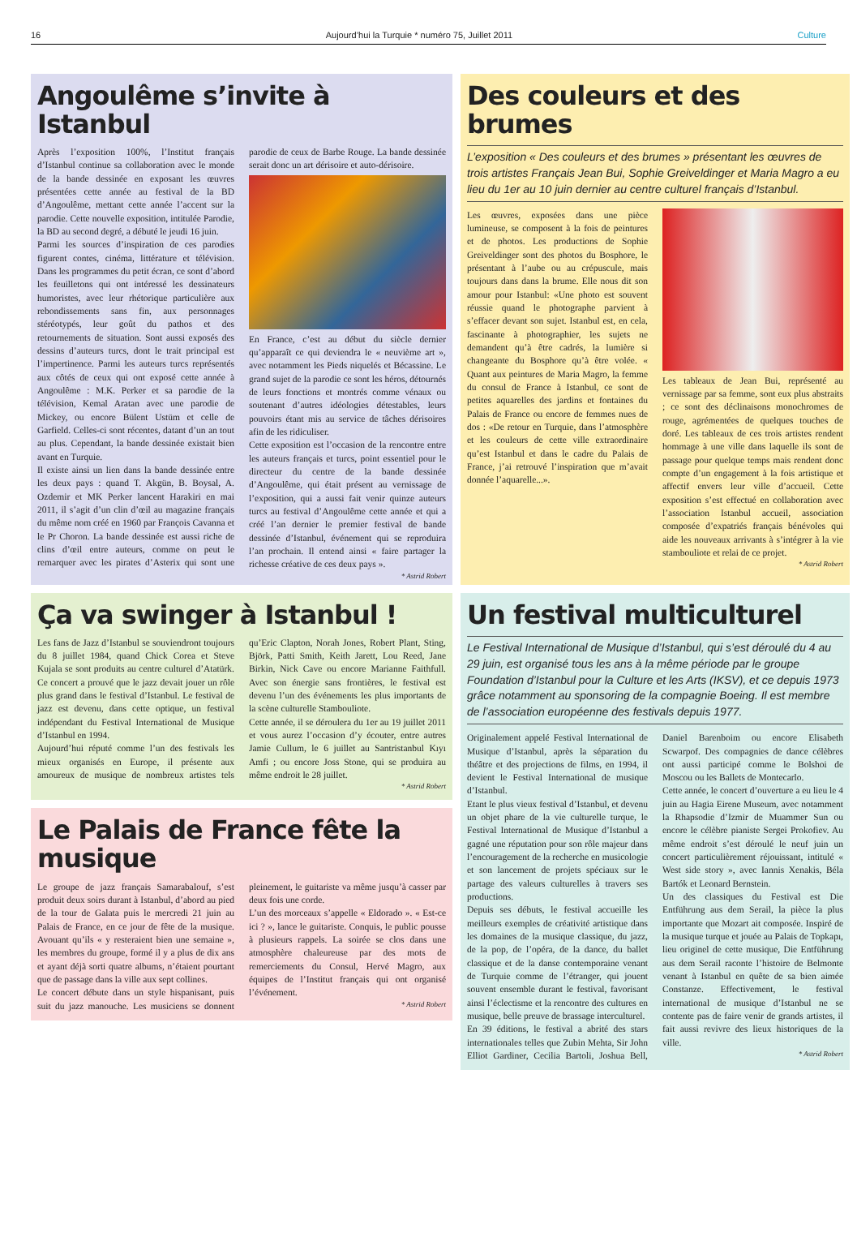16 Aujourd’hui la Turquie * numéro 75, Juillet 2011 Culture
Angoulême s’invite à Istanbul
Après l’exposition 100%, l’Institut français d’Istanbul continue sa collaboration avec le monde de la bande dessinée en exposant les œuvres présentées cette année au festival de la BD d’Angoulême, mettant cette année l’accent sur la parodie. Cette nouvelle exposition, intitulée Parodie, la BD au second degré, a débuté le jeudi 16 juin.
Parmi les sources d’inspiration de ces parodies figurent contes, cinéma, littérature et télévision. Dans les programmes du petit écran, ce sont d’abord les feuilletons qui ont intéressé les dessinateurs humoristes, avec leur rhétorique particulière aux rebondissements sans fin, aux personnages stéréotypés, leur goût du pathos et des retournements de situation. Sont aussi exposés des dessins d’auteurs turcs, dont le trait principal est l’impertinence. Parmi les auteurs turcs représentés aux côtés de ceux qui ont exposé cette année à Angoulême : M.K. Perker et sa parodie de la télévision, Kemal Aratan avec une parodie de Mickey, ou encore Bülent Ustüm et celle de Garfield. Celles-ci sont récentes, datant d’un an tout au plus. Cependant, la bande dessinée existait bien avant en Turquie.
Il existe ainsi un lien dans la bande dessinée entre les deux pays : quand T. Akgün, B. Boysal, A. Ozdemir et MK Perker lancent Harakiri en mai 2011, il s’agit d’un clin d’œil au magazine français du même nom créé en 1960 par François Cavanna et le Pr Choron. La bande dessinée est aussi riche de clins d’œil entre auteurs, comme on peut le remarquer avec les pirates d’Asterix qui sont une parodie de ceux de Barbe Rouge. La bande dessinée serait donc un art dérisoire et auto-dérisoire.
En France, c’est au début du siècle dernier qu’apparaît ce qui deviendra le « neuvième art », avec notamment les Pieds niquelés et Bécassine. Le grand sujet de la parodie ce sont les héros, détournés de leurs fonctions et montrés comme vénaux ou soutenant d’autres idéologies détestables, leurs pouvoirs étant mis au service de tâches dérisoires afin de les ridiculiser.
Cette exposition est l’occasion de la rencontre entre les auteurs français et turcs, point essentiel pour le directeur du centre de la bande dessinée d’Angoulême, qui était présent au vernissage de l’exposition, qui a aussi fait venir quinze auteurs turcs au festival d’Angoulême cette année et qui a créé l’an dernier le premier festival de bande dessinée d’Istanbul, événement qui se reproduira l’an prochain. Il entend ainsi « faire partager la richesse créative de ces deux pays ».
* Astrid Robert
Des couleurs et des brumes
L’exposition « Des couleurs et des brumes » présentant les œuvres de trois artistes Français Jean Bui, Sophie Greiveldinger et Maria Magro a eu lieu du 1er au 10 juin dernier au centre culturel français d’Istanbul.
Les œuvres, exposées dans une pièce lumineuse, se composent à la fois de peintures et de photos. Les productions de Sophie Greiveldinger sont des photos du Bosphore, le présentant à l’aube ou au crépuscule, mais toujours dans dans la brume. Elle nous dit son amour pour Istanbul: «Une photo est souvent réussie quand le photographe parvient à s’effacer devant son sujet. Istanbul est, en cela, fascinante à photographier, les sujets ne demandent qu’à être cadrés, la lumière si changeante du Bosphore qu’à être volée. « Quant aux peintures de Maria Magro, la femme du consul de France à Istanbul, ce sont de petites aquarelles des jardins et fontaines du Palais de France ou encore de femmes nues de dos : «De retour en Turquie, dans l’atmosphère et les couleurs de cette ville extraordinaire qu’est Istanbul et dans le cadre du Palais de France, j’ai retrouvé l’inspiration que m’avait donnée l’aquarelle...».
Les tableaux de Jean Bui, représenté au vernissage par sa femme, sont eux plus abstraits ; ce sont des déclinaisons monochromes de rouge, agrémentées de quelques touches de doré. Les tableaux de ces trois artistes rendent hommage à une ville dans laquelle ils sont de passage pour quelque temps mais rendent donc compte d’un engagement à la fois artistique et affectif envers leur ville d’accueil. Cette exposition s’est effectué en collaboration avec l’association Istanbul accueil, association composée d’expatriés français bénévoles qui aide les nouveaux arrivants à s’intégrer à la vie stambouliote et relai de ce projet.
* Astrid Robert
Ça va swinger à Istanbul !
Les fans de Jazz d’Istanbul se souviendront toujours du 8 juillet 1984, quand Chick Corea et Steve Kujala se sont produits au centre culturel d’Atatürk. Ce concert a prouvé que le jazz devait jouer un rôle plus grand dans le festival d’Istanbul. Le festival de jazz est devenu, dans cette optique, un festival indépendant du Festival International de Musique d’Istanbul en 1994.
Aujourd’hui réputé comme l’un des festivals les mieux organisés en Europe, il présente aux amoureux de musique de nombreux artistes tels qu’Eric Clapton, Norah Jones, Robert Plant, Sting, Björk, Patti Smith, Keith Jarett, Lou Reed, Jane Birkin, Nick Cave ou encore Marianne Faithfull. Avec son énergie sans frontières, le festival est devenu l’un des événements les plus importants de la scène culturelle Stambouliote.
Cette année, il se déroulera du 1er au 19 juillet 2011 et vous aurez l’occasion d’y écouter, entre autres Jamie Cullum, le 6 juillet au Santristanbul Kıyı Amfi ; ou encore Joss Stone, qui se produira au même endroit le 28 juillet.
* Astrid Robert
Le Palais de France fête la musique
Le groupe de jazz français Samarabalouf, s’est produit deux soirs durant à Istanbul, d’abord au pied de la tour de Galata puis le mercredi 21 juin au Palais de France, en ce jour de fête de la musique. Avouant qu’ils « y resteraient bien une semaine », les membres du groupe, formé il y a plus de dix ans et ayant déjà sorti quatre albums, n’étaient pourtant que de passage dans la ville aux sept collines.
Le concert débute dans un style hispanisant, puis suit du jazz manouche. Les musiciens se donnent pleinement, le guitariste va même jusqu’à casser par deux fois une corde.
L’un des morceaux s’appelle « Eldorado ». « Est-ce ici ? », lance le guitariste. Conquis, le public pousse à plusieurs rappels. La soirée se clos dans une atmosphère chaleureuse par des mots de remerciements du Consul, Hervé Magro, aux équipes de l’Institut français qui ont organisé l’événement.
* Astrid Robert
Un festival multiculturel
Le Festival International de Musique d’Istanbul, qui s’est déroulé du 4 au 29 juin, est organisé tous les ans à la même période par le groupe Foundation d’Istanbul pour la Culture et les Arts (IKSV), et ce depuis 1973 grâce notamment au sponsoring de la compagnie Boeing. Il est membre de l’association européenne des festivals depuis 1977.
Originalement appelé Festival International de Musique d’Istanbul, après la séparation du théâtre et des projections de films, en 1994, il devient le Festival International de musique d’Istanbul.
Etant le plus vieux festival d’Istanbul, et devenu un objet phare de la vie culturelle turque, le Festival International de Musique d’Istanbul a gagné une réputation pour son rôle majeur dans l’encouragement de la recherche en musicologie et son lancement de projets spéciaux sur le partage des valeurs culturelles à travers ses productions.
Depuis ses débuts, le festival accueille les meilleurs exemples de créativité artistique dans les domaines de la musique classique, du jazz, de la pop, de l’opéra, de la dance, du ballet classique et de la danse contemporaine venant de Turquie comme de l’étranger, qui jouent souvent ensemble durant le festival, favorisant ainsi l’éclectisme et la rencontre des cultures en musique, belle preuve de brassage interculturel.
En 39 éditions, le festival a abrité des stars internationales telles que Zubin Mehta, Sir John Elliot Gardiner, Cecilia Bartoli, Joshua Bell, Daniel Barenboim ou encore Elisabeth Scwarpof. Des compagnies de dance célèbres ont aussi participé comme le Bolshoi de Moscou ou les Ballets de Montecarlo.
Cette année, le concert d’ouverture a eu lieu le 4 juin au Hagia Eirene Museum, avec notamment la Rhapsodie d’Izmir de Muammer Sun ou encore le célèbre pianiste Sergei Prokofiev. Au même endroit s’est déroulé le neuf juin un concert particulièrement réjouissant, intitulé « West side story », avec Iannis Xenakis, Béla Bartók et Leonard Bernstein.
Un des classiques du Festival est Die Entführung aus dem Serail, la pièce la plus importante que Mozart ait composée. Inspiré de la musique turque et jouée au Palais de Topkapı, lieu originel de cette musique, Die Entführung aus dem Serail raconte l’histoire de Belmonte venant à Istanbul en quête de sa bien aimée Constanze. Effectivement, le festival international de musique d’Istanbul ne se contente pas de faire venir de grands artistes, il fait aussi revivre des lieux historiques de la ville.
* Astrid Robert